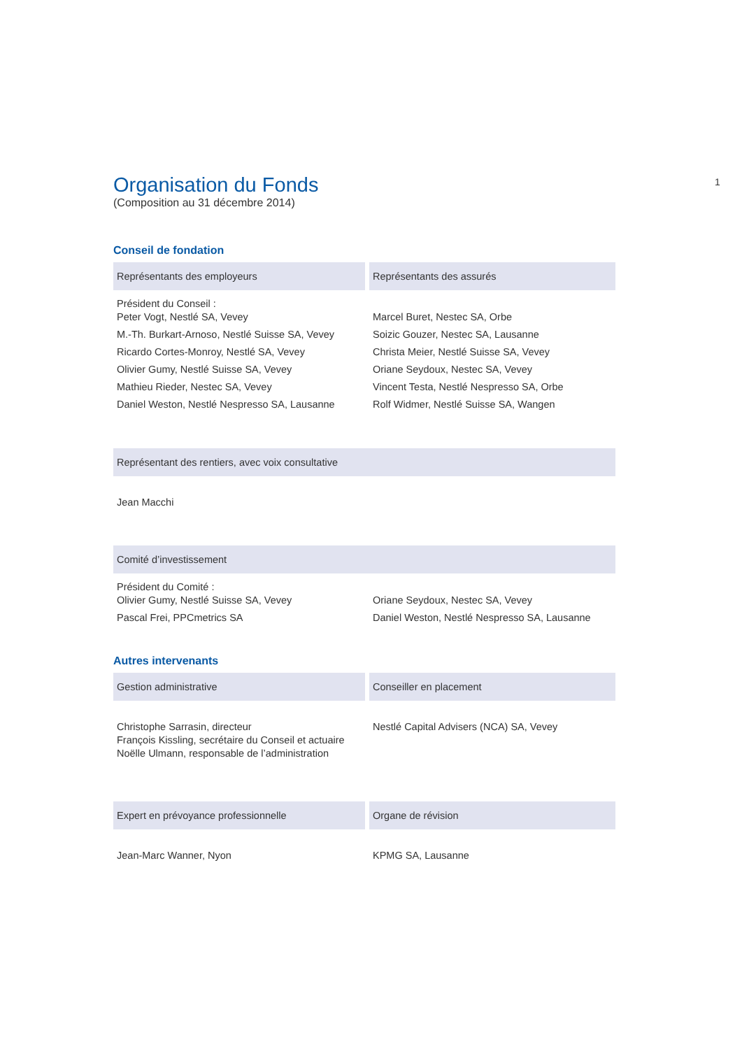1
Organisation du Fonds
(Composition au 31 décembre 2014)
Conseil de fondation
| Représentants des employeurs | Représentants des assurés |
| --- | --- |
| Président du Conseil : Peter Vogt, Nestlé SA, Vevey | Marcel Buret, Nestec SA, Orbe |
| M.-Th. Burkart-Arnoso, Nestlé Suisse SA, Vevey | Soizic Gouzer, Nestec SA, Lausanne |
| Ricardo Cortes-Monroy, Nestlé SA, Vevey | Christa Meier, Nestlé Suisse SA, Vevey |
| Olivier Gumy, Nestlé Suisse SA, Vevey | Oriane Seydoux, Nestec SA, Vevey |
| Mathieu Rieder, Nestec SA, Vevey | Vincent Testa, Nestlé Nespresso SA, Orbe |
| Daniel Weston, Nestlé Nespresso SA, Lausanne | Rolf Widmer, Nestlé Suisse SA, Wangen |
| Représentant des rentiers, avec voix consultative |
| --- |
| Jean Macchi |
| Comité d’investissement | |
| --- | --- |
| Président du Comité : Olivier Gumy, Nestlé Suisse SA, Vevey | Oriane Seydoux, Nestec SA, Vevey |
| Pascal Frei, PPCmetrics SA | Daniel Weston, Nestlé Nespresso SA, Lausanne |
Autres intervenants
| Gestion administrative | Conseiller en placement |
| --- | --- |
| Christophe Sarrasin, directeur François Kissling, secrétaire du Conseil et actuaire Noëlle Ulmann, responsable de l’administration | Nestlé Capital Advisers (NCA) SA, Vevey |
| Expert en prévoyance professionnelle | Organe de révision |
| --- | --- |
| Jean-Marc Wanner, Nyon | KPMG SA, Lausanne |